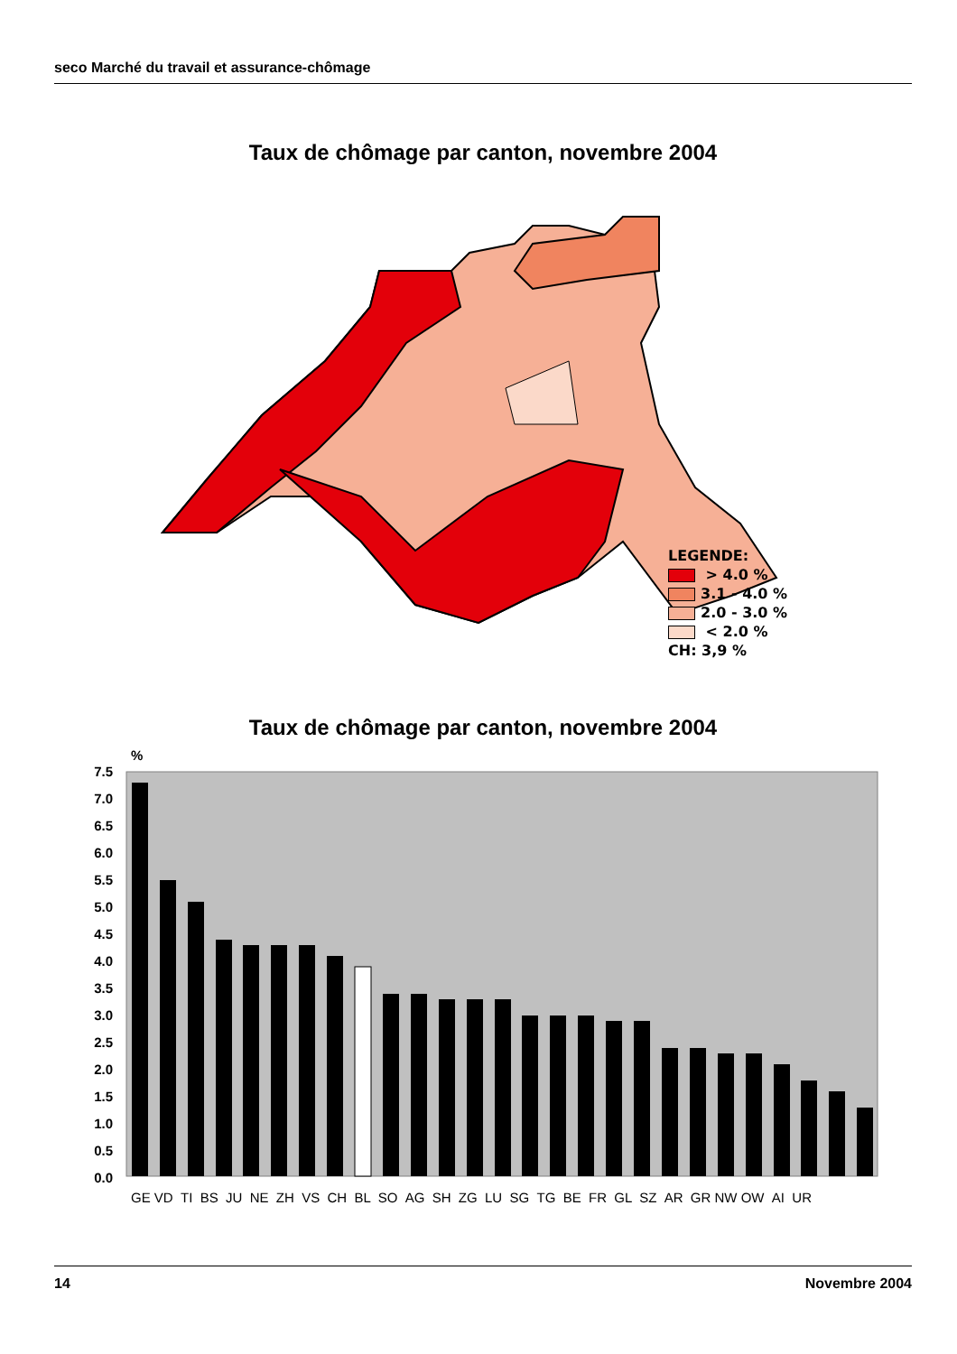seco Marché du travail et assurance-chômage
Taux de chômage par canton, novembre 2004
LEGENDE:
> 4.0 %
3.1 - 4.0 %
2.0 - 3.0 %
< 2.0 %
CH: 3,9 %
Taux de chômage par canton, novembre 2004
%
7.5
7.0
6.5
6.0
5.5
5.0
4.5
4.0
3.5
3.0
2.5
2.0
1.5
1.0
0.5
0.0
GE VD TI BS JU NE ZH VS CH BL SO AG SH ZG LU SG TG BE FR GL SZ AR GR NW OW AI UR
14 Novembre 2004